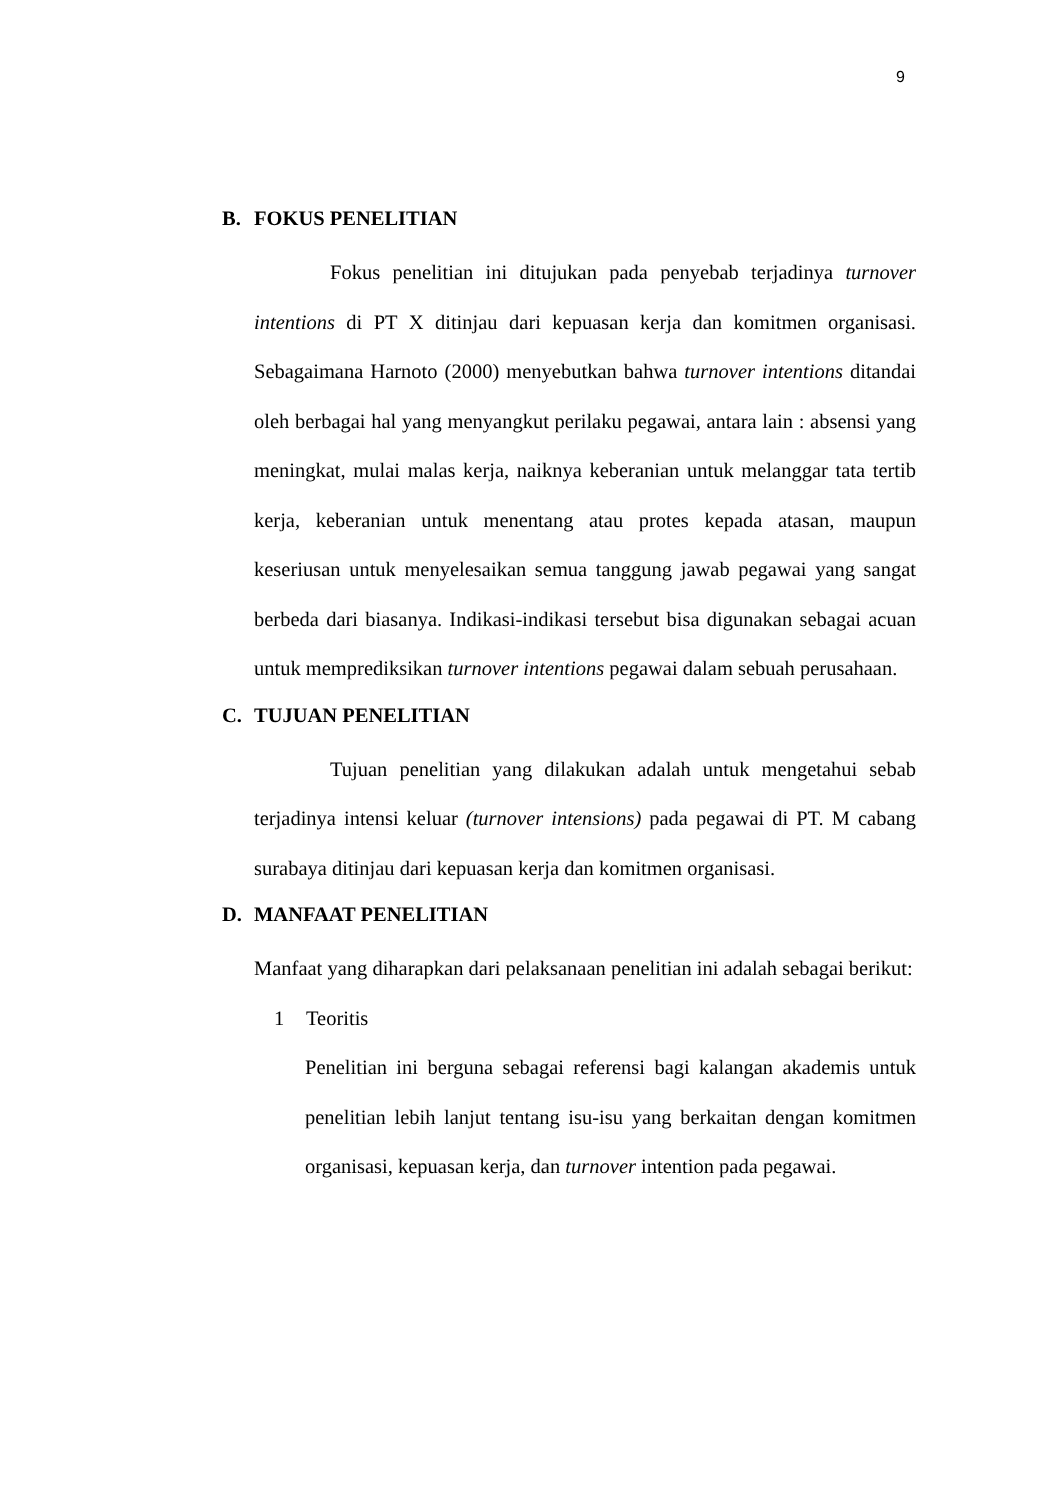9
B. FOKUS PENELITIAN
Fokus penelitian ini ditujukan pada penyebab terjadinya turnover intentions di PT X ditinjau dari kepuasan kerja dan komitmen organisasi. Sebagaimana Harnoto (2000) menyebutkan bahwa turnover intentions ditandai oleh berbagai hal yang menyangkut perilaku pegawai, antara lain : absensi yang meningkat, mulai malas kerja, naiknya keberanian untuk melanggar tata tertib kerja, keberanian untuk menentang atau protes kepada atasan, maupun keseriusan untuk menyelesaikan semua tanggung jawab pegawai yang sangat berbeda dari biasanya. Indikasi-indikasi tersebut bisa digunakan sebagai acuan untuk memprediksikan turnover intentions pegawai dalam sebuah perusahaan.
C. TUJUAN PENELITIAN
Tujuan penelitian yang dilakukan adalah untuk mengetahui sebab terjadinya intensi keluar (turnover intensions) pada pegawai di PT. M cabang surabaya ditinjau dari kepuasan kerja dan komitmen organisasi.
D. MANFAAT PENELITIAN
Manfaat yang diharapkan dari pelaksanaan penelitian ini adalah sebagai berikut:
1 Teoritis
Penelitian ini berguna sebagai referensi bagi kalangan akademis untuk penelitian lebih lanjut tentang isu-isu yang berkaitan dengan komitmen organisasi, kepuasan kerja, dan turnover intention pada pegawai.